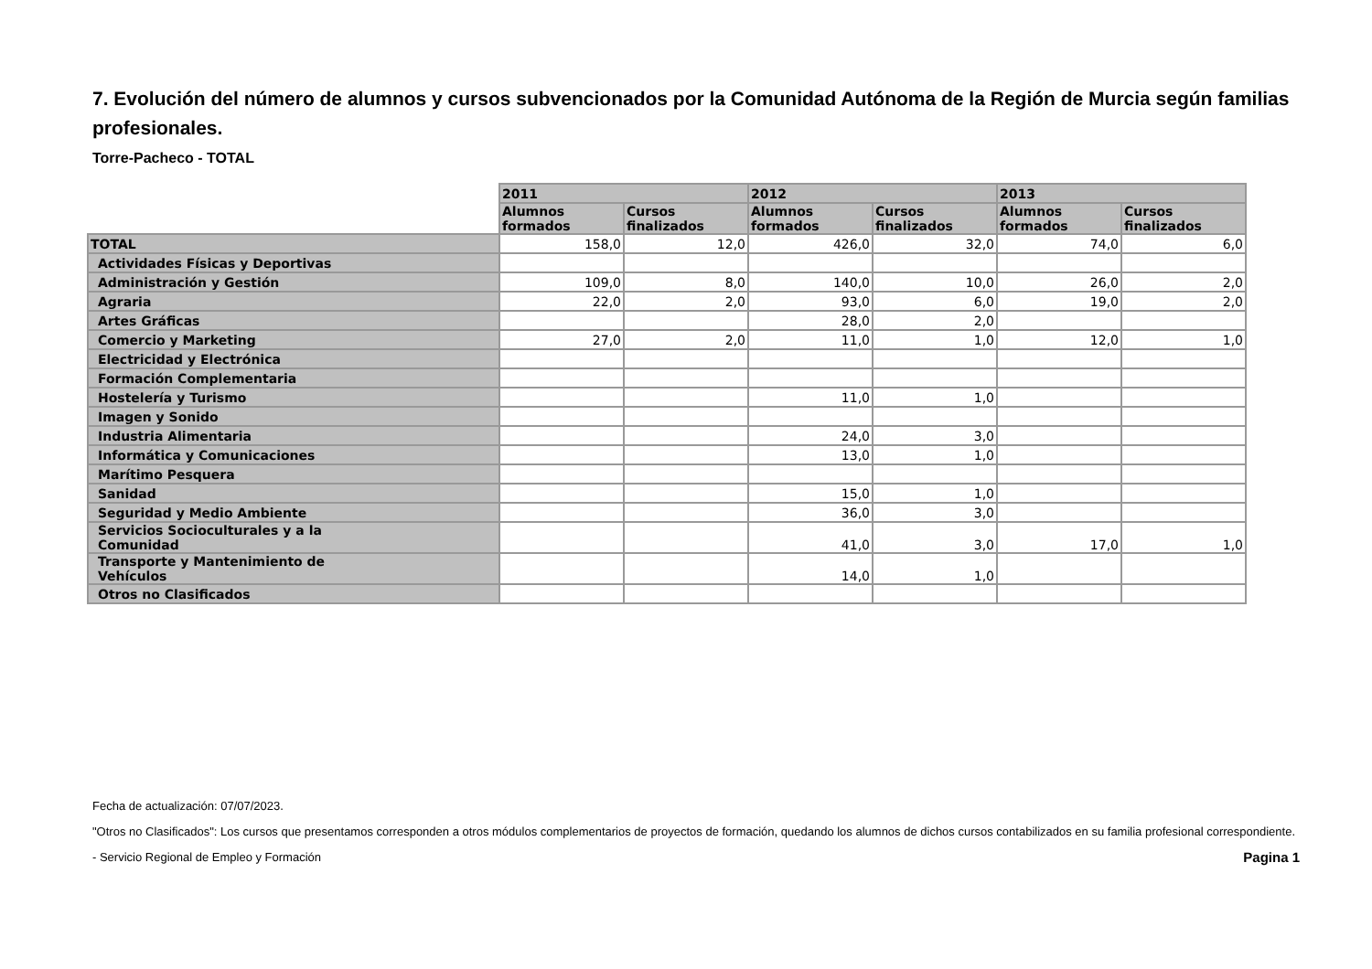7. Evolución del número de alumnos y cursos subvencionados por la Comunidad Autónoma de la Región de Murcia según familias profesionales.
Torre-Pacheco - TOTAL
| | 2011 | | 2012 | | 2013 | |
| --- | --- | --- | --- | --- | --- | --- |
| | Alumnos formados | Cursos finalizados | Alumnos formados | Cursos finalizados | Alumnos formados | Cursos finalizados |
| TOTAL | 158,0 | 12,0 | 426,0 | 32,0 | 74,0 | 6,0 |
| Actividades Físicas y Deportivas | | | | | | |
| Administración y Gestión | 109,0 | 8,0 | 140,0 | 10,0 | 26,0 | 2,0 |
| Agraria | 22,0 | 2,0 | 93,0 | 6,0 | 19,0 | 2,0 |
| Artes Gráficas | | | 28,0 | 2,0 | | |
| Comercio y Marketing | 27,0 | 2,0 | 11,0 | 1,0 | 12,0 | 1,0 |
| Electricidad y Electrónica | | | | | | |
| Formación Complementaria | | | | | | |
| Hostelería y Turismo | | | 11,0 | 1,0 | | |
| Imagen y Sonido | | | | | | |
| Industria Alimentaria | | | 24,0 | 3,0 | | |
| Informática y Comunicaciones | | | 13,0 | 1,0 | | |
| Marítimo Pesquera | | | | | | |
| Sanidad | | | 15,0 | 1,0 | | |
| Seguridad y Medio Ambiente | | | 36,0 | 3,0 | | |
| Servicios Socioculturales y a la Comunidad | | | 41,0 | 3,0 | 17,0 | 1,0 |
| Transporte y Mantenimiento de Vehículos | | | 14,0 | 1,0 | | |
| Otros no Clasificados | | | | | | |
Fecha de actualización: 07/07/2023.
"Otros no Clasificados": Los cursos que presentamos corresponden a otros módulos complementarios de proyectos de formación, quedando los alumnos de dichos cursos contabilizados en su familia profesional correspondiente.
- Servicio Regional de Empleo y Formación Pagina 1